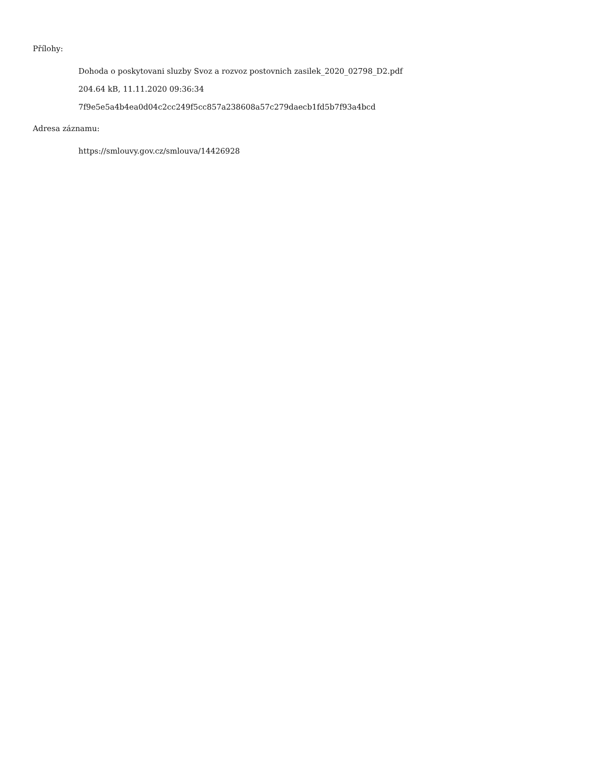Přílohy:
Dohoda o poskytovani sluzby Svoz a rozvoz postovnich zasilek_2020_02798_D2.pdf
204.64 kB, 11.11.2020 09:36:34
7f9e5e5a4b4ea0d04c2cc249f5cc857a238608a57c279daecb1fd5b7f93a4bcd
Adresa záznamu:
https://smlouvy.gov.cz/smlouva/14426928